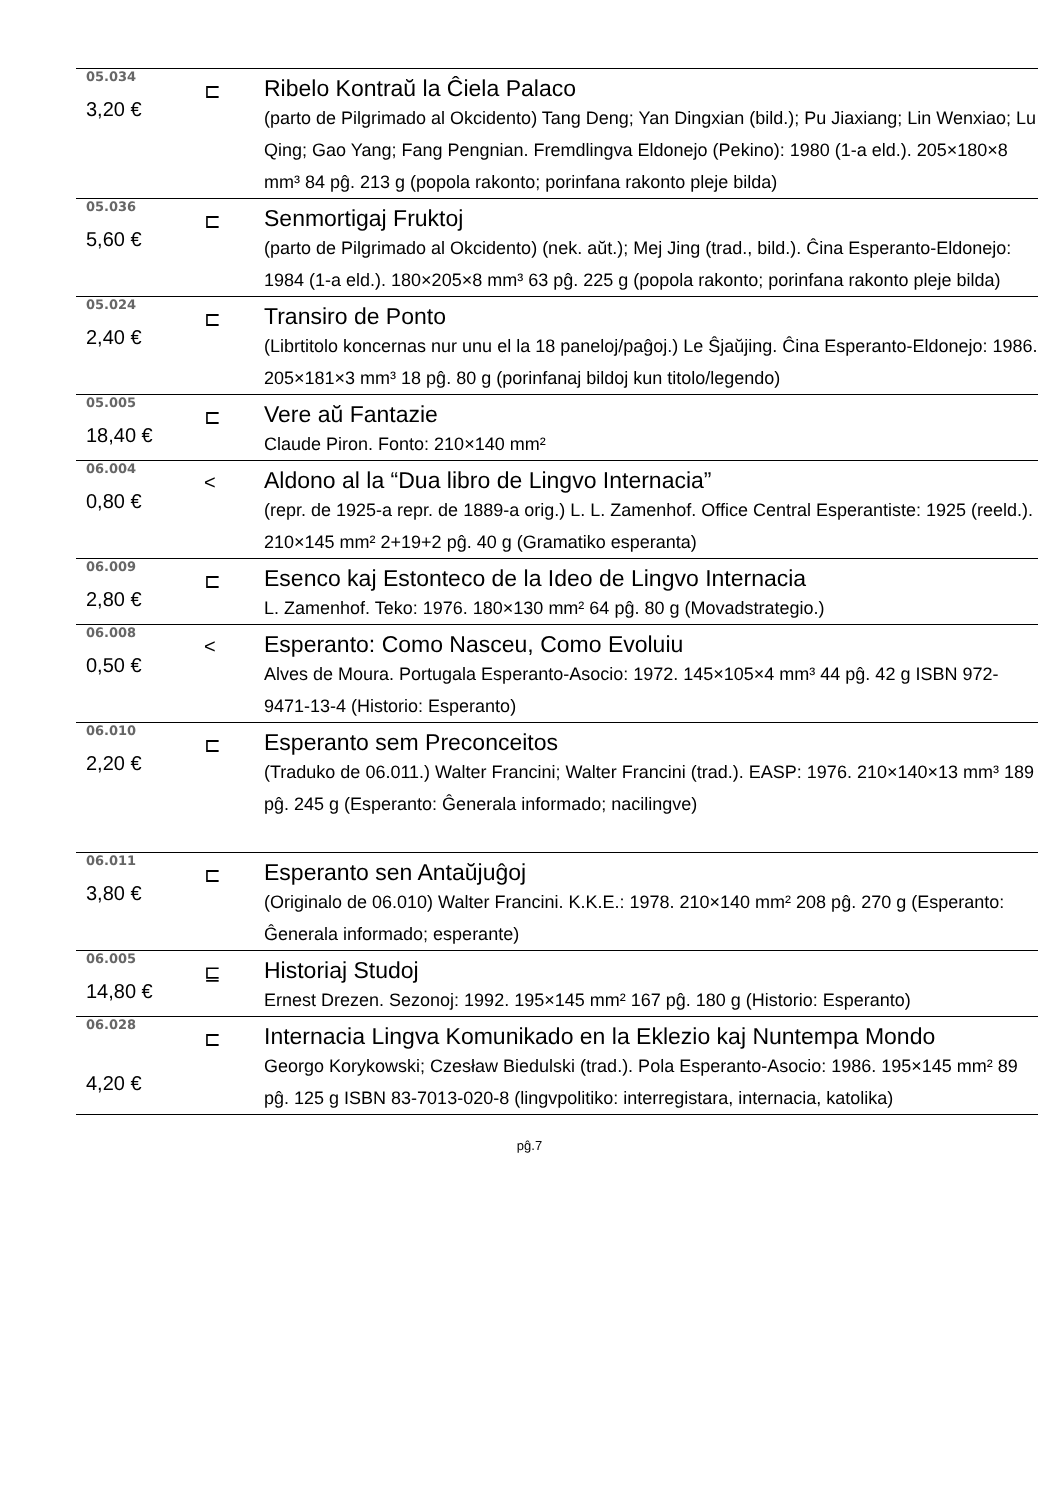| 05.034 3,20 € | ⊏ | Ribelo Kontraŭ la Ĉiela Palaco (parto de Pilgrimado al Okcidento) Tang Deng; Yan Dingxian (bild.); Pu Jiaxiang; Lin Wenxiao; Lu Qing; Gao Yang; Fang Pengnian. Fremdlingva Eldonejo (Pekino): 1980 (1-a eld.). 205×180×8 mm³ 84 pĝ. 213 g (popola rakonto; porinfana rakonto pleje bilda) |
| 05.036 5,60 € | ⊏ | Senmortigaj Fruktoj (parto de Pilgrimado al Okcidento) (nek. aŭt.); Mej Jing (trad., bild.). Ĉina Esperanto-Eldonejo: 1984 (1-a eld.). 180×205×8 mm³ 63 pĝ. 225 g (popola rakonto; porinfana rakonto pleje bilda) |
| 05.024 2,40 € | ⊏ | Transiro de Ponto (Librtitolo koncernas nur unu el la 18 paneloj/paĝoj.) Le Ŝjaŭjing. Ĉina Esperanto-Eldonejo: 1986. 205×181×3 mm³ 18 pĝ. 80 g (porinfanaj bildoj kun titolo/legendo) |
| 05.005 18,40 € | ⊏ | Vere aŭ Fantazie Claude Piron. Fonto: 210×140 mm² |
| 06.004 0,80 € | < | Aldono al la “Dua libro de Lingvo Internacia” (repr. de 1925-a repr. de 1889-a orig.) L. L. Zamenhof. Office Central Esperantiste: 1925 (reeld.). 210×145 mm² 2+19+2 pĝ. 40 g (Gramatiko esperanta) |
| 06.009 2,80 € | ⊏ | Esenco kaj Estonteco de la Ideo de Lingvo Internacia L. Zamenhof. Teko: 1976. 180×130 mm² 64 pĝ. 80 g (Movadstrategio.) |
| 06.008 0,50 € | < | Esperanto: Como Nasceu, Como Evoluiu Alves de Moura. Portugala Esperanto-Asocio: 1972. 145×105×4 mm³ 44 pĝ. 42 g ISBN 972-9471-13-4 (Historio: Esperanto) |
| 06.010 2,20 € | ⊏ | Esperanto sem Preconceitos (Traduko de 06.011.) Walter Francini; Walter Francini (trad.). EASP: 1976. 210×140×13 mm³ 189 pĝ. 245 g (Esperanto: Ĝenerala informado; nacilingve) |
| 06.011 3,80 € | ⊏ | Esperanto sen Antaŭjuĝoj (Originalo de 06.010) Walter Francini. K.K.E.: 1978. 210×140 mm² 208 pĝ. 270 g (Esperanto: Ĝenerala informado; esperante) |
| 06.005 14,80 € | ⊑ | Historiaj Studoj Ernest Drezen. Sezonoj: 1992. 195×145 mm² 167 pĝ. 180 g (Historio: Esperanto) |
| 06.028 4,20 € | ⊏ | Internacia Lingva Komunikado en la Eklezio kaj Nuntempa Mondo Georgo Korykowski; Czesław Biedulski (trad.). Pola Esperanto-Asocio: 1986. 195×145 mm² 89 pĝ. 125 g ISBN 83-7013-020-8 (lingvpolitiko: interregistara, internacia, katolika) |
pĝ.7